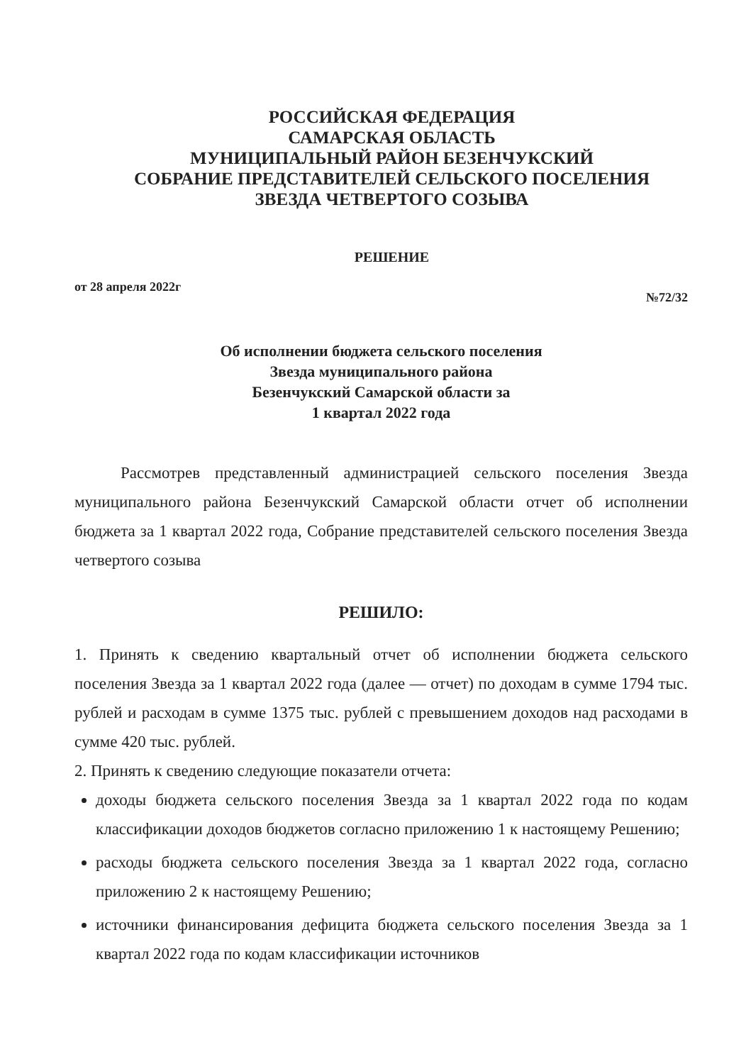РОССИЙСКАЯ ФЕДЕРАЦИЯ
САМАРСКАЯ ОБЛАСТЬ
МУНИЦИПАЛЬНЫЙ РАЙОН БЕЗЕНЧУКСКИЙ
СОБРАНИЕ ПРЕДСТАВИТЕЛЕЙ СЕЛЬСКОГО ПОСЕЛЕНИЯ
ЗВЕЗДА ЧЕТВЕРТОГО СОЗЫВА
РЕШЕНИЕ
от 28 апреля 2022г №72/32
Об исполнении бюджета сельского поселения
Звезда муниципального района
Безенчукский Самарской области за
1 квартал 2022 года
Рассмотрев представленный администрацией сельского поселения Звезда муниципального района Безенчукский Самарской области отчет об исполнении бюджета за 1 квартал 2022 года, Собрание представителей сельского поселения Звезда четвертого созыва
РЕШИЛО:
1. Принять к сведению квартальный отчет об исполнении бюджета сельского поселения Звезда за 1 квартал 2022 года (далее — отчет) по доходам в сумме 1794 тыс. рублей и расходам в сумме 1375 тыс. рублей с превышением доходов над расходами в сумме 420 тыс. рублей.
2. Принять к сведению следующие показатели отчета:
доходы бюджета сельского поселения Звезда за 1 квартал 2022 года по кодам классификации доходов бюджетов согласно приложению 1 к настоящему Решению;
расходы бюджета сельского поселения Звезда за 1 квартал 2022 года, согласно приложению 2 к настоящему Решению;
источники финансирования дефицита бюджета сельского поселения Звезда за 1 квартал 2022 года по кодам классификации источников